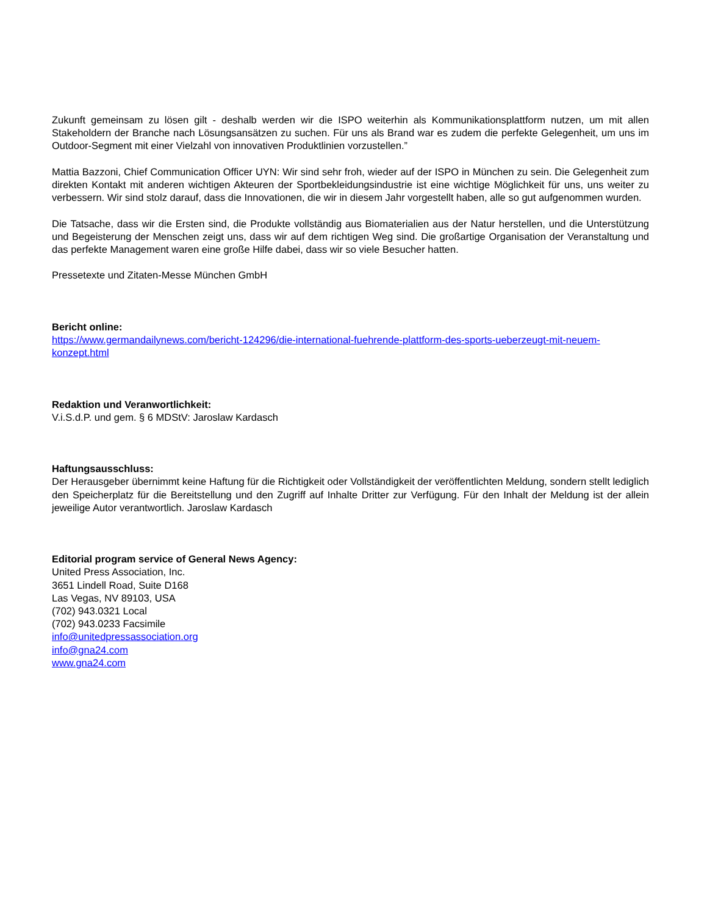Zukunft gemeinsam zu lösen gilt - deshalb werden wir die ISPO weiterhin als Kommunikationsplattform nutzen, um mit allen Stakeholdern der Branche nach Lösungsansätzen zu suchen. Für uns als Brand war es zudem die perfekte Gelegenheit, um uns im Outdoor-Segment mit einer Vielzahl von innovativen Produktlinien vorzustellen.”
Mattia Bazzoni, Chief Communication Officer UYN: Wir sind sehr froh, wieder auf der ISPO in München zu sein. Die Gelegenheit zum direkten Kontakt mit anderen wichtigen Akteuren der Sportbekleidungsindustrie ist eine wichtige Möglichkeit für uns, uns weiter zu verbessern. Wir sind stolz darauf, dass die Innovationen, die wir in diesem Jahr vorgestellt haben, alle so gut aufgenommen wurden.
Die Tatsache, dass wir die Ersten sind, die Produkte vollständig aus Biomaterialien aus der Natur herstellen, und die Unterstützung und Begeisterung der Menschen zeigt uns, dass wir auf dem richtigen Weg sind. Die großartige Organisation der Veranstaltung und das perfekte Management waren eine große Hilfe dabei, dass wir so viele Besucher hatten.
Pressetexte und Zitaten-Messe München GmbH
Bericht online:
https://www.germandailynews.com/bericht-124296/die-international-fuehrende-plattform-des-sports-ueberzeugt-mit-neuem-konzept.html
Redaktion und Veranwortlichkeit:
V.i.S.d.P. und gem. § 6 MDStV: Jaroslaw Kardasch
Haftungsausschluss:
Der Herausgeber übernimmt keine Haftung für die Richtigkeit oder Vollständigkeit der veröffentlichten Meldung, sondern stellt lediglich den Speicherplatz für die Bereitstellung und den Zugriff auf Inhalte Dritter zur Verfügung. Für den Inhalt der Meldung ist der allein jeweilige Autor verantwortlich. Jaroslaw Kardasch
Editorial program service of General News Agency:
United Press Association, Inc.
3651 Lindell Road, Suite D168
Las Vegas, NV 89103, USA
(702) 943.0321 Local
(702) 943.0233 Facsimile
info@unitedpressassociation.org
info@gna24.com
www.gna24.com